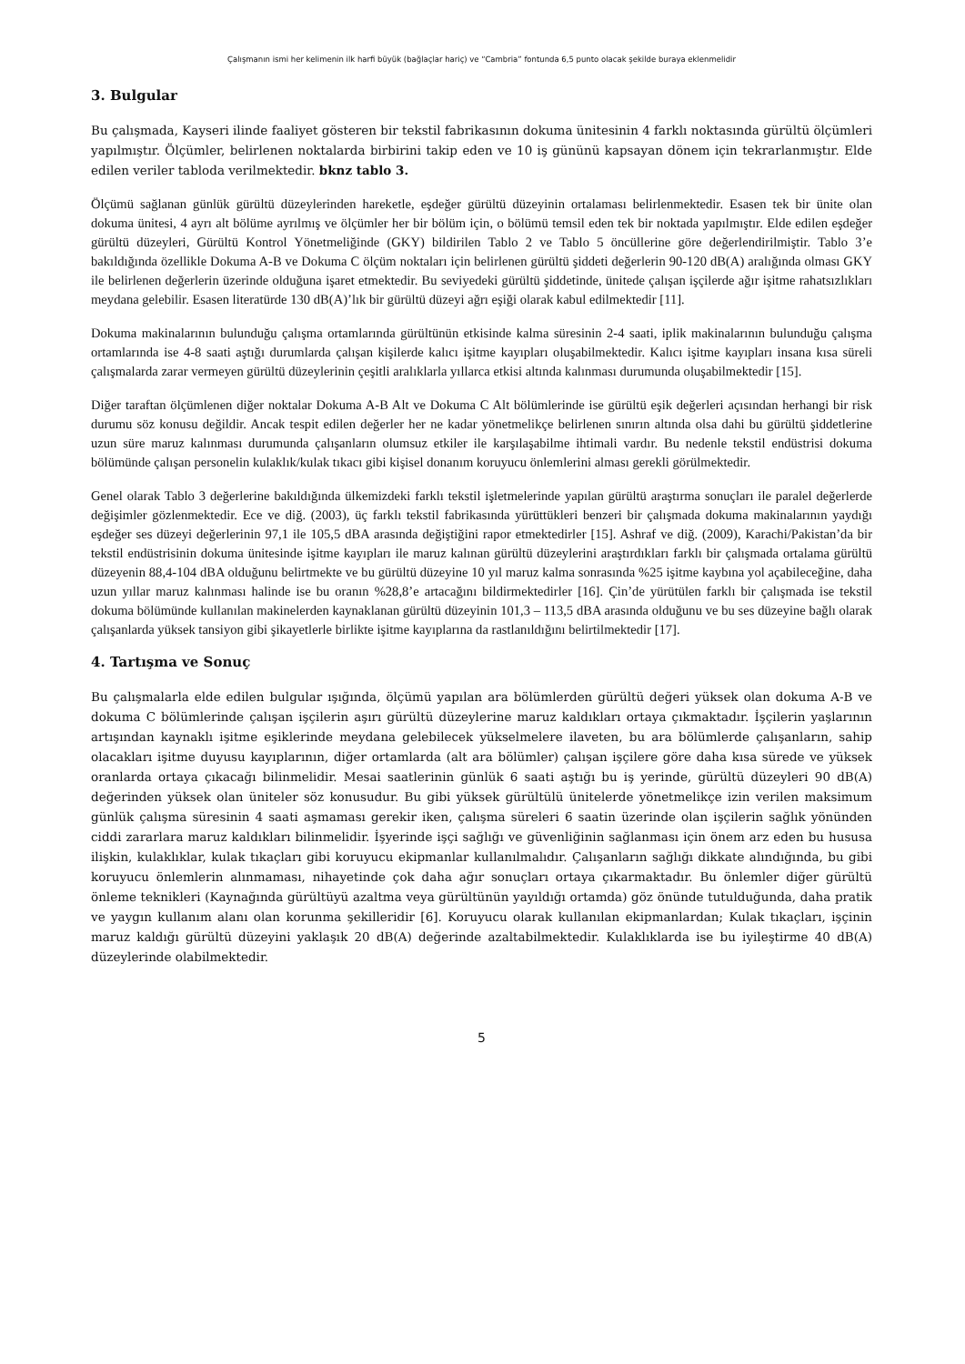Çalışmanın ismi her kelimenin ilk harfi büyük (bağlaçlar hariç) ve “Cambria” fontunda 6,5 punto olacak şekilde buraya eklenmelidir
3. Bulgular
Bu çalışmada, Kayseri ilinde faaliyet gösteren bir tekstil fabrikasının dokuma ünitesinin 4 farklı noktasında gürültü ölçümleri yapılmıştır. Ölçümler, belirlenen noktalarda birbirini takip eden ve 10 iş gününü kapsayan dönem için tekrarlanmıştır. Elde edilen veriler tabloda verilmektedir. bknz tablo 3.
Ölçümü sağlanan günlük gürültü düzeylerinden hareketle, eşdeğer gürültü düzeyinin ortalaması belirlenmektedir. Esasen tek bir ünite olan dokuma ünitesi, 4 ayrı alt bölüme ayrılmış ve ölçümler her bir bölüm için, o bölümü temsil eden tek bir noktada yapılmıştır. Elde edilen eşdeğer gürültü düzeyleri, Gürültü Kontrol Yönetmeliğinde (GKY) bildirilen Tablo 2 ve Tablo 5 öncüllerine göre değerlendirilmiştir. Tablo 3’e bakıldığında özellikle Dokuma A-B ve Dokuma C ölçüm noktaları için belirlenen gürültü şiddeti değerlerin 90-120 dB(A) aralığında olması GKY ile belirlenen değerlerin üzerinde olduğuna işaret etmektedir. Bu seviyedeki gürültü şiddetinde, ünitede çalışan işçilerde ağır işitme rahatsızlıkları meydana gelebilir. Esasen literatürde 130 dB(A)’lık bir gürültü düzeyi ağrı eşiği olarak kabul edilmektedir [11].
Dokuma makinalarının bulunduğu çalışma ortamlarında gürültünün etkisinde kalma süresinin 2-4 saati, iplik makinalarının bulunduğu çalışma ortamlarında ise 4-8 saati aştığı durumlarda çalışan kişilerde kalıcı işitme kayıpları oluşabilmektedir. Kalıcı işitme kayıpları insana kısa süreli çalışmalarda zarar vermeyen gürültü düzeylerinin çeşitli aralıklarla yıllarca etkisi altında kalınması durumunda oluşabilmektedir [15].
Diğer taraftan ölçümlenen diğer noktalar Dokuma A-B Alt ve Dokuma C Alt bölümlerinde ise gürültü eşik değerleri açısından herhangi bir risk durumu söz konusu değildir. Ancak tespit edilen değerler her ne kadar yönetmelikçe belirlenen sınırın altında olsa dahi bu gürültü şiddetlerine uzun süre maruz kalınması durumunda çalışanların olumsuz etkiler ile karşılaşabilme ihtimali vardır. Bu nedenle tekstil endüstrisi dokuma bölümünde çalışan personelin kulaklık/kulak tıkacı gibi kişisel donanım koruyucu önlemlerini alması gerekli görülmektedir.
Genel olarak Tablo 3 değerlerine bakıldığında ülkemizdeki farklı tekstil işletmelerinde yapılan gürültü araştırma sonuçları ile paralel değerlerde değişimler gözlenmektedir. Ece ve diğ. (2003), üç farklı tekstil fabrikasında yürüttükleri benzeri bir çalışmada dokuma makinalarının yaydığı eşdeğer ses düzeyi değerlerinin 97,1 ile 105,5 dBA arasında değiştiğini rapor etmektedirler [15]. Ashraf ve diğ. (2009), Karachi/Pakistan’da bir tekstil endüstrisinin dokuma ünitesinde işitme kayıpları ile maruz kalınan gürültü düzeylerini araştırdıkları farklı bir çalışmada ortalama gürültü düzeyenin 88,4-104 dBA olduğunu belirtmekte ve bu gürültü düzeyine 10 yıl maruz kalma sonrasında %25 işitme kaybına yol açabileceğine, daha uzun yıllar maruz kalınması halinde ise bu oranın %28,8’e artacağını bildirmektedirler [16]. Çin’de yürütülen farklı bir çalışmada ise tekstil dokuma bölümünde kullanılan makinelerden kaynaklanan gürültü düzeyinin 101,3 – 113,5 dBA arasında olduğunu ve bu ses düzeyine bağlı olarak çalışanlarda yüksek tansiyon gibi şikayetlerle birlikte işitme kayıplarına da rastlanıldığını belirtilmektedir [17].
4. Tartışma ve Sonuç
Bu çalışmalarla elde edilen bulgular ışığında, ölçümü yapılan ara bölümlerden gürültü değeri yüksek olan dokuma A-B ve dokuma C bölümlerinde çalışan işçilerin aşırı gürültü düzeylerine maruz kaldıkları ortaya çıkmaktadır. İşçilerin yaşlarının artışından kaynaklı işitme eşiklerinde meydana gelebilecek yükselmelere ilaveten, bu ara bölümlerde çalışanların, sahip olacakları işitme duyusu kayıplarının, diğer ortamlarda (alt ara bölümler) çalışan işçilere göre daha kısa sürede ve yüksek oranlarda ortaya çıkacağı bilinmelidir. Mesai saatlerinin günlük 6 saati aştığı bu iş yerinde, gürültü düzeyleri 90 dB(A) değerinden yüksek olan üniteler söz konusudur. Bu gibi yüksek gürültülü ünitelerde yönetmelikçe izin verilen maksimum günlük çalışma süresinin 4 saati aşmaması gerekir iken, çalışma süreleri 6 saatin üzerinde olan işçilerin sağlık yönünden ciddi zararlara maruz kaldıkları bilinmelidir. İşyerinde işçi sağlığı ve güvenliğinin sağlanması için önem arz eden bu hususa ilişkin, kulaklıklar, kulak tıkaçları gibi koruyucu ekipmanlar kullanılmalıdır. Çalışanların sağlığı dikkate alındığında, bu gibi koruyucu önlemlerin alınmaması, nihayetinde çok daha ağır sonuçları ortaya çıkarmaktadır. Bu önlemler diğer gürültü önleme teknikleri (Kaynağında gürültüyü azaltma veya gürültünün yayıldığı ortamda) göz önünde tutulduğunda, daha pratik ve yaygın kullanım alanı olan korunma şekilleridir [6]. Koruyucu olarak kullanılan ekipmanlardan; Kulak tıkaçları, işçinin maruz kaldığı gürültü düzeyini yaklaşık 20 dB(A) değerinde azaltabilmektedir. Kulaklıklarda ise bu iyileştirme 40 dB(A) düzeylerinde olabilmektedir.
5